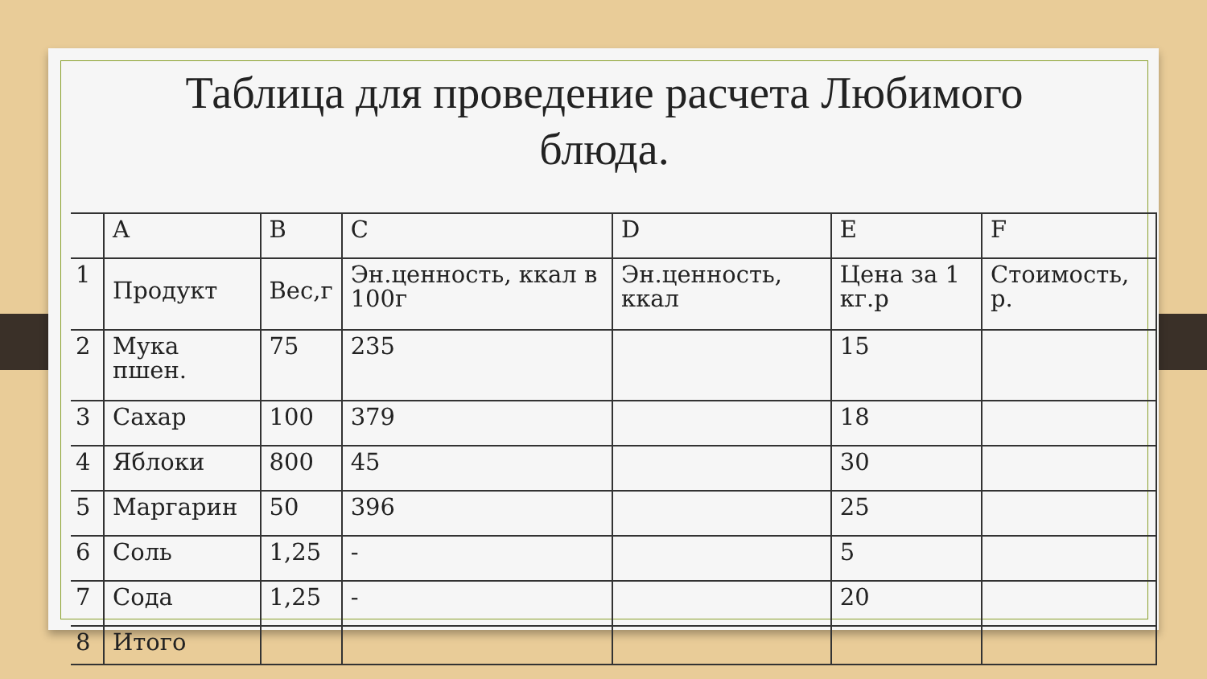Таблица для проведение расчета Любимого
блюда.
| | A | B | C | D | E | F |
| 1 | Продукт | Вес,г | Эн.ценность, ккал в 100г | Эн.ценность, ккал | Цена за 1 кг.р | Стоимость, р. |
| 2 | Мука пшен. | 75 | 235 | | 15 | |
| 3 | Сахар | 100 | 379 | | 18 | |
| 4 | Яблоки | 800 | 45 | | 30 | |
| 5 | Маргарин | 50 | 396 | | 25 | |
| 6 | Соль | 1,25 | - | | 5 | |
| 7 | Сода | 1,25 | - | | 20 | |
| 8 | Итого | | | | | |